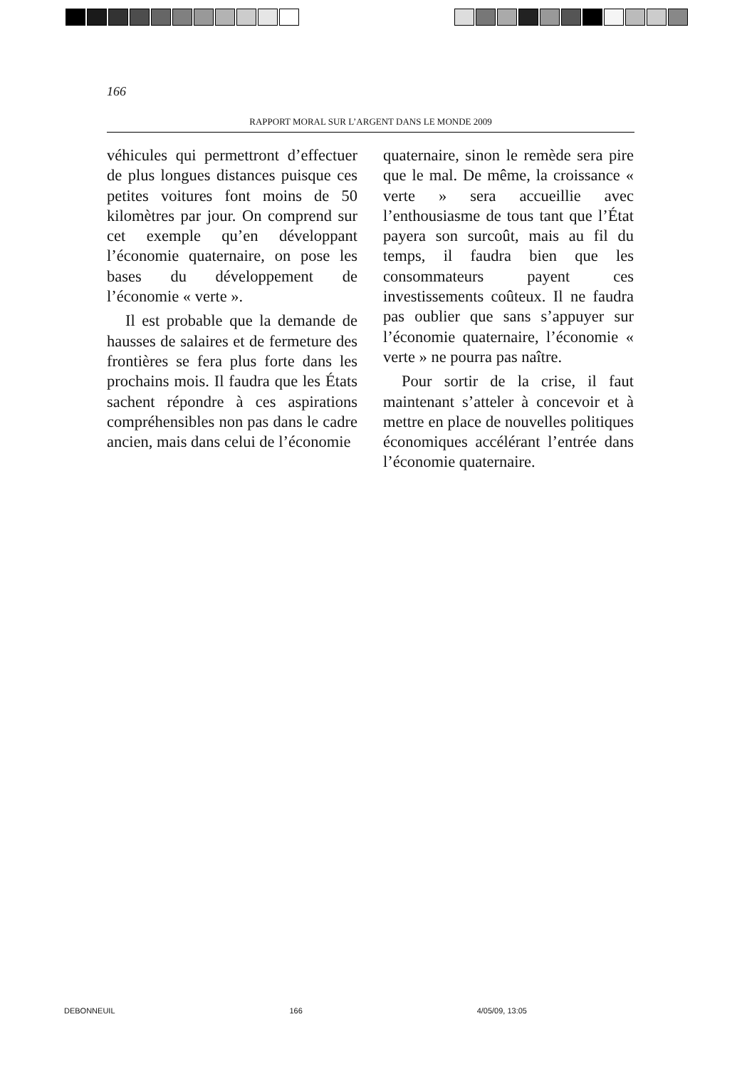166
RAPPORT MORAL SUR L’ARGENT DANS LE MONDE 2009
véhicules qui permettront d’effectuer de plus longues distances puisque ces petites voitures font moins de 50 kilomètres par jour. On comprend sur cet exemple qu’en développant l’économie quaternaire, on pose les bases du développement de l’économie « verte ».
Il est probable que la demande de hausses de salaires et de fermeture des frontières se fera plus forte dans les prochains mois. Il faudra que les États sachent répondre à ces aspirations compréhensibles non pas dans le cadre ancien, mais dans celui de l’économie
quaternaire, sinon le remède sera pire que le mal. De même, la croissance « verte » sera accueillie avec l’enthousiasme de tous tant que l’État payera son surcoût, mais au fil du temps, il faudra bien que les consommateurs payent ces investissements coûteux. Il ne faudra pas oublier que sans s’appuyer sur l’économie quaternaire, l’économie « verte » ne pourra pas naître.
Pour sortir de la crise, il faut maintenant s’atteler à concevoir et à mettre en place de nouvelles politiques économiques accélérant l’entrée dans l’économie quaternaire.
DEBONNEUIL 166 4/05/09, 13:05